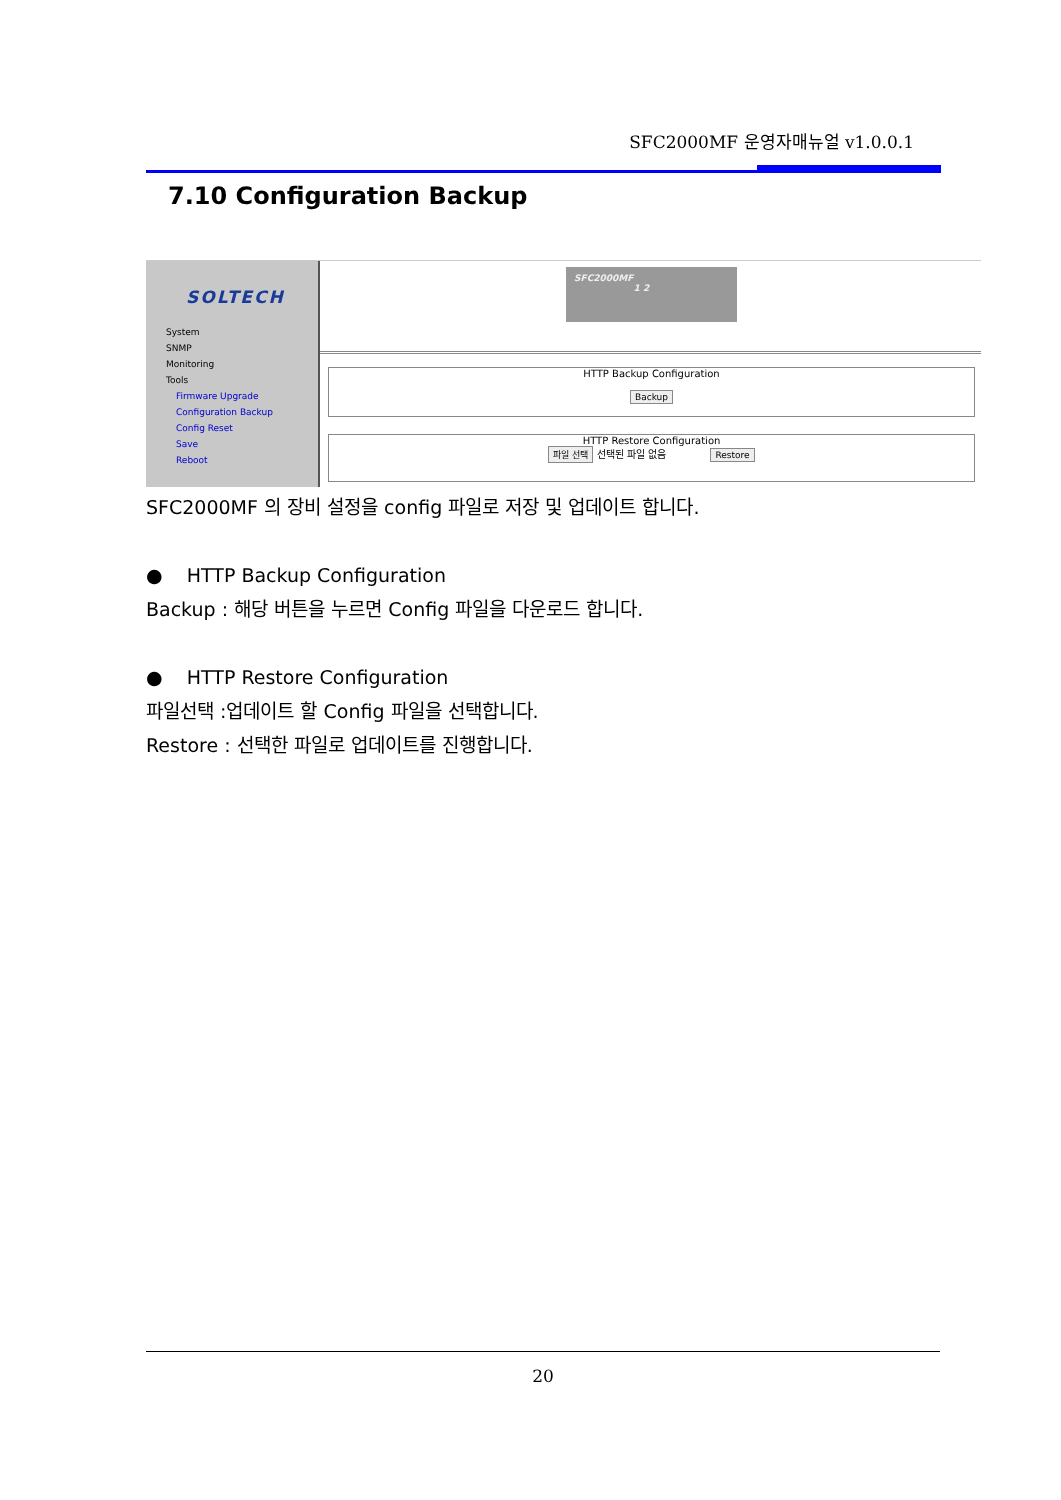SFC2000MF 운영자매뉴얼 v1.0.0.1
7.10 Configuration Backup
SOLTECH
System
SNMP
Monitoring
Tools
Firmware Upgrade
Configuration Backup
Config Reset
Save
Reboot
SFC2000MF
1 2
HTTP Backup Configuration
Backup
HTTP Restore Configuration
파일 선택 선택된 파일 없음 Restore
SFC2000MF 의 장비 설정을 config 파일로 저장 및 업데이트 합니다.
● HTTP Backup Configuration
Backup : 해당 버튼을 누르면 Config 파일을 다운로드 합니다.
● HTTP Restore Configuration
파일선택 :업데이트 할 Config 파일을 선택합니다.
Restore : 선택한 파일로 업데이트를 진행합니다.
20